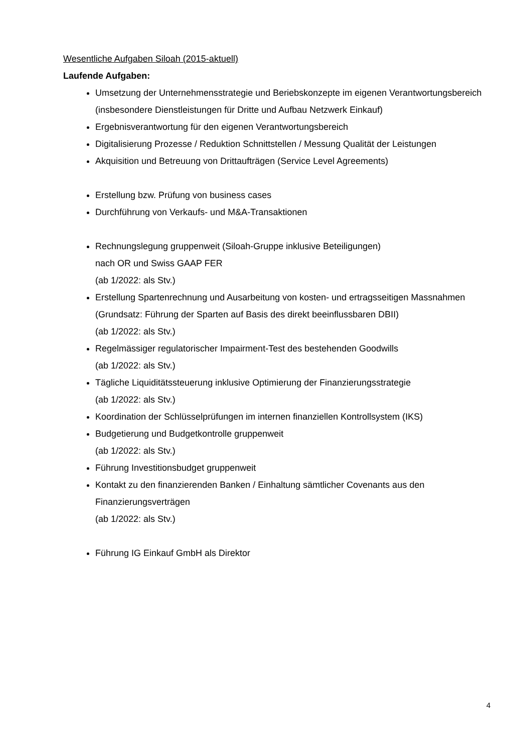Wesentliche Aufgaben Siloah (2015-aktuell)
Laufende Aufgaben:
Umsetzung der Unternehmensstrategie und Beriebskonzepte im eigenen Verantwortungsbereich (insbesondere Dienstleistungen für Dritte und Aufbau Netzwerk Einkauf)
Ergebnisverantwortung für den eigenen Verantwortungsbereich
Digitalisierung Prozesse / Reduktion Schnittstellen / Messung Qualität der Leistungen
Akquisition und Betreuung von Drittaufträgen (Service Level Agreements)
Erstellung bzw. Prüfung von business cases
Durchführung von Verkaufs- und M&A-Transaktionen
Rechnungslegung gruppenweit (Siloah-Gruppe inklusive Beteiligungen)
nach OR und Swiss GAAP FER
(ab 1/2022: als Stv.)
Erstellung Spartenrechnung und Ausarbeitung von kosten- und ertragsseitigen Massnahmen (Grundsatz: Führung der Sparten auf Basis des direkt beeinflussbaren DBII)
(ab 1/2022: als Stv.)
Regelmässiger regulatorischer Impairment-Test des bestehenden Goodwills
(ab 1/2022: als Stv.)
Tägliche Liquiditätssteuerung inklusive Optimierung der Finanzierungsstrategie
(ab 1/2022: als Stv.)
Koordination der Schlüsselprüfungen im internen finanziellen Kontrollsystem (IKS)
Budgetierung und Budgetkontrolle gruppenweit
(ab 1/2022: als Stv.)
Führung Investitionsbudget gruppenweit
Kontakt zu den finanzierenden Banken / Einhaltung sämtlicher Covenants aus den Finanzierungsverträgen
(ab 1/2022: als Stv.)
Führung IG Einkauf GmbH als Direktor
4